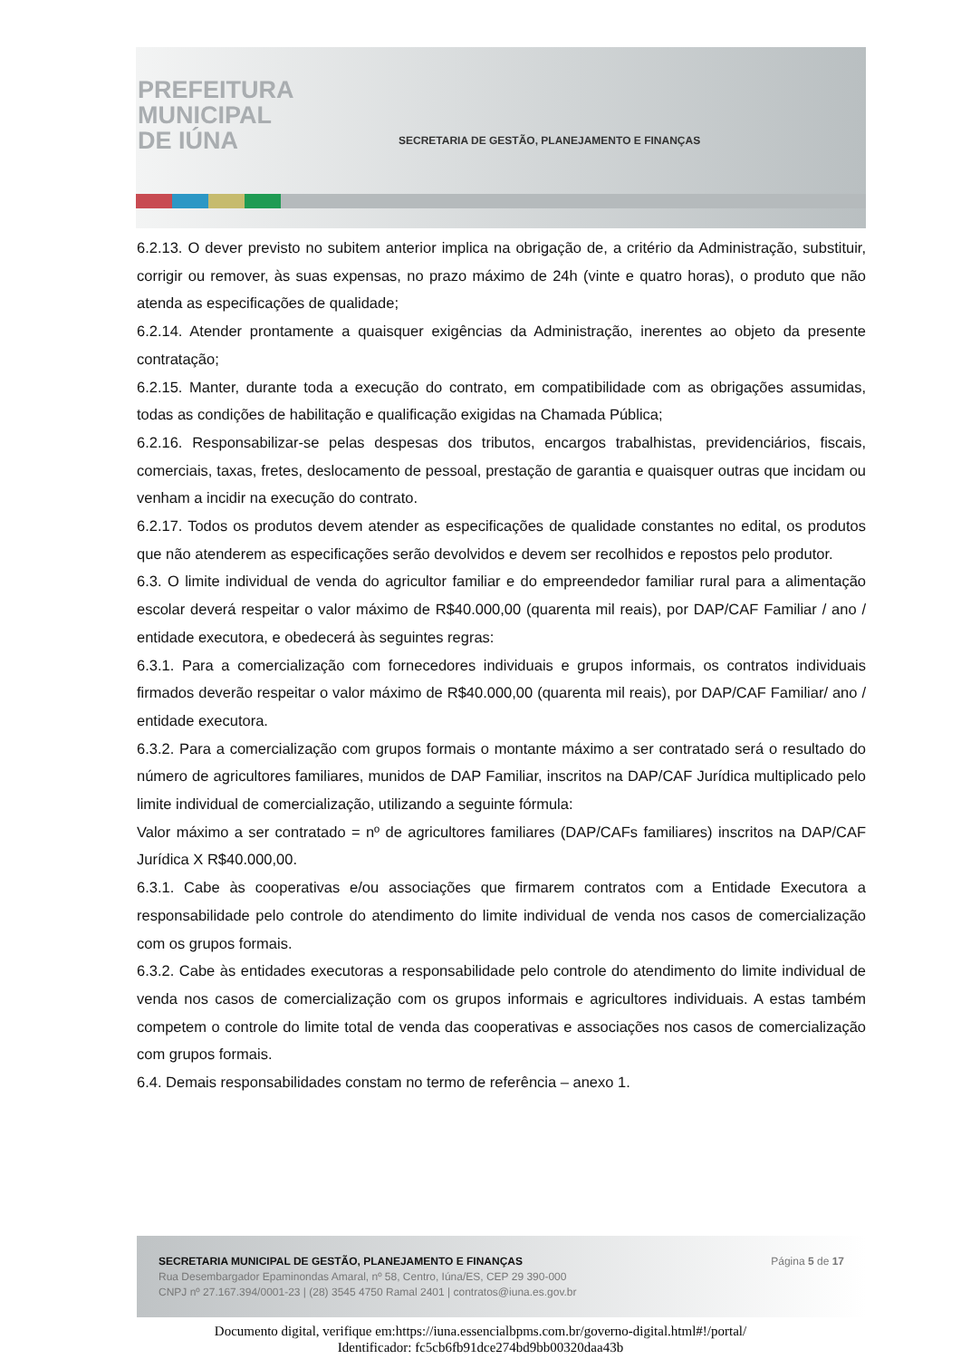PREFEITURA
MUNICIPAL
DE IÚNA
SECRETARIA DE GESTÃO, PLANEJAMENTO E FINANÇAS
6.2.13. O dever previsto no subitem anterior implica na obrigação de, a critério da Administração, substituir, corrigir ou remover, às suas expensas, no prazo máximo de 24h (vinte e quatro horas), o produto que não atenda as especificações de qualidade;
6.2.14. Atender prontamente a quaisquer exigências da Administração, inerentes ao objeto da presente contratação;
6.2.15. Manter, durante toda a execução do contrato, em compatibilidade com as obrigações assumidas, todas as condições de habilitação e qualificação exigidas na Chamada Pública;
6.2.16. Responsabilizar-se pelas despesas dos tributos, encargos trabalhistas, previdenciários, fiscais, comerciais, taxas, fretes, deslocamento de pessoal, prestação de garantia e quaisquer outras que incidam ou venham a incidir na execução do contrato.
6.2.17. Todos os produtos devem atender as especificações de qualidade constantes no edital, os produtos que não atenderem as especificações serão devolvidos e devem ser recolhidos e repostos pelo produtor.
6.3. O limite individual de venda do agricultor familiar e do empreendedor familiar rural para a alimentação escolar deverá respeitar o valor máximo de R$40.000,00 (quarenta mil reais), por DAP/CAF Familiar / ano / entidade executora, e obedecerá às seguintes regras:
6.3.1. Para a comercialização com fornecedores individuais e grupos informais, os contratos individuais firmados deverão respeitar o valor máximo de R$40.000,00 (quarenta mil reais), por DAP/CAF Familiar/ ano / entidade executora.
6.3.2. Para a comercialização com grupos formais o montante máximo a ser contratado será o resultado do número de agricultores familiares, munidos de DAP Familiar, inscritos na DAP/CAF Jurídica multiplicado pelo limite individual de comercialização, utilizando a seguinte fórmula:
Valor máximo a ser contratado = nº de agricultores familiares (DAP/CAFs familiares) inscritos na DAP/CAF Jurídica X R$40.000,00.
6.3.1. Cabe às cooperativas e/ou associações que firmarem contratos com a Entidade Executora a responsabilidade pelo controle do atendimento do limite individual de venda nos casos de comercialização com os grupos formais.
6.3.2. Cabe às entidades executoras a responsabilidade pelo controle do atendimento do limite individual de venda nos casos de comercialização com os grupos informais e agricultores individuais. A estas também competem o controle do limite total de venda das cooperativas e associações nos casos de comercialização com grupos formais.
6.4. Demais responsabilidades constam no termo de referência – anexo 1.
Página 5 de 17 SECRETARIA MUNICIPAL DE GESTÃO, PLANEJAMENTO E FINANÇAS
Rua Desembargador Epaminondas Amaral, nº 58, Centro, Iúna/ES, CEP 29 390-000
CNPJ nº 27.167.394/0001-23 | (28) 3545 4750 Ramal 2401 | contratos@iuna.es.gov.br
Documento digital, verifique em:https://iuna.essencialbpms.com.br/governo-digital.html#!/portal/
Identificador: fc5cb6fb91dce274bd9bb00320daa43b